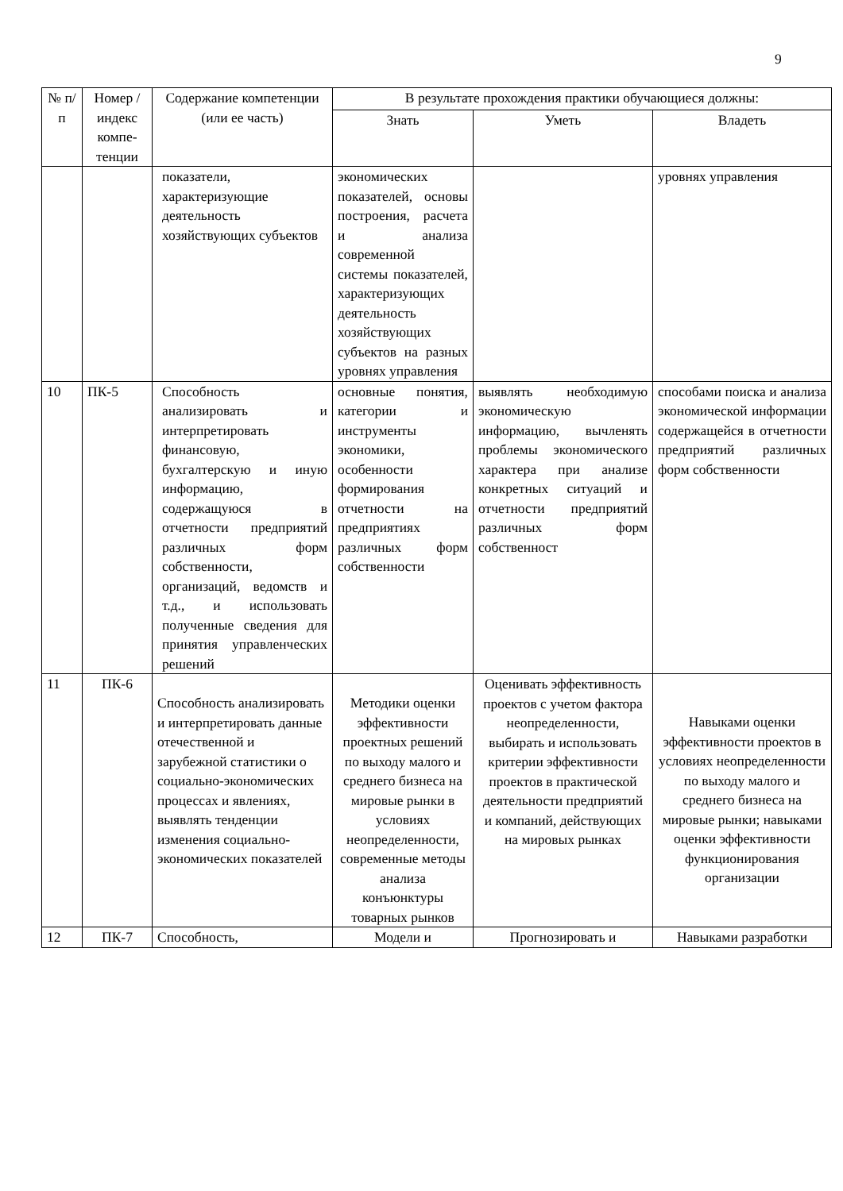9
| № п/п | Номер /индекс компе-тенции | Содержание компетенции (или ее часть) | В результате прохождения практики обучающиеся должны: | | |
| --- | --- | --- | --- | --- | --- |
| | | | Знать | Уметь | Владеть |
| | | показатели, характеризующие деятельность хозяйствующих субъектов | экономических показателей, основы построения, расчета и анализа современной системы показателей, характеризующих деятельность хозяйствующих субъектов на разных уровнях управления | | уровнях управления |
| 10 | ПК-5 | Способность анализировать и интерпретировать финансовую, бухгалтерскую и иную информацию, содержащуюся в отчетности предприятий различных форм собственности, организаций, ведомств и т.д., и использовать полученные сведения для принятия управленческих решений | основные понятия, категории и инструменты экономики, особенности формирования отчетности на предприятиях различных форм собственности | выявлять необходимую экономическую информацию, вычленять проблемы экономического характера при анализе конкретных ситуаций и отчетности предприятий различных форм собственност | способами поиска и анализа экономической информации содержащейся в отчетности предприятий различных форм собственности |
| 11 | ПК-6 | Способность анализировать и интерпретировать данные отечественной и зарубежной статистики о социально-экономических процессах и явлениях, выявлять тенденции изменения социально-экономических показателей | Методики оценки эффективности проектных решений по выходу малого и среднего бизнеса на мировые рынки в условиях неопределенности, современные методы анализа конъюнктуры товарных рынков | Оценивать эффективность проектов с учетом фактора неопределенности, выбирать и использовать критерии эффективности проектов в практической деятельности предприятий и компаний, действующих на мировых рынках | Навыками оценки эффективности проектов в условиях неопределенности по выходу малого и среднего бизнеса на мировые рынки; навыками оценки эффективности функционирования организации |
| 12 | ПК-7 | Способность, | Модели и | Прогнозировать и | Навыками разработки |